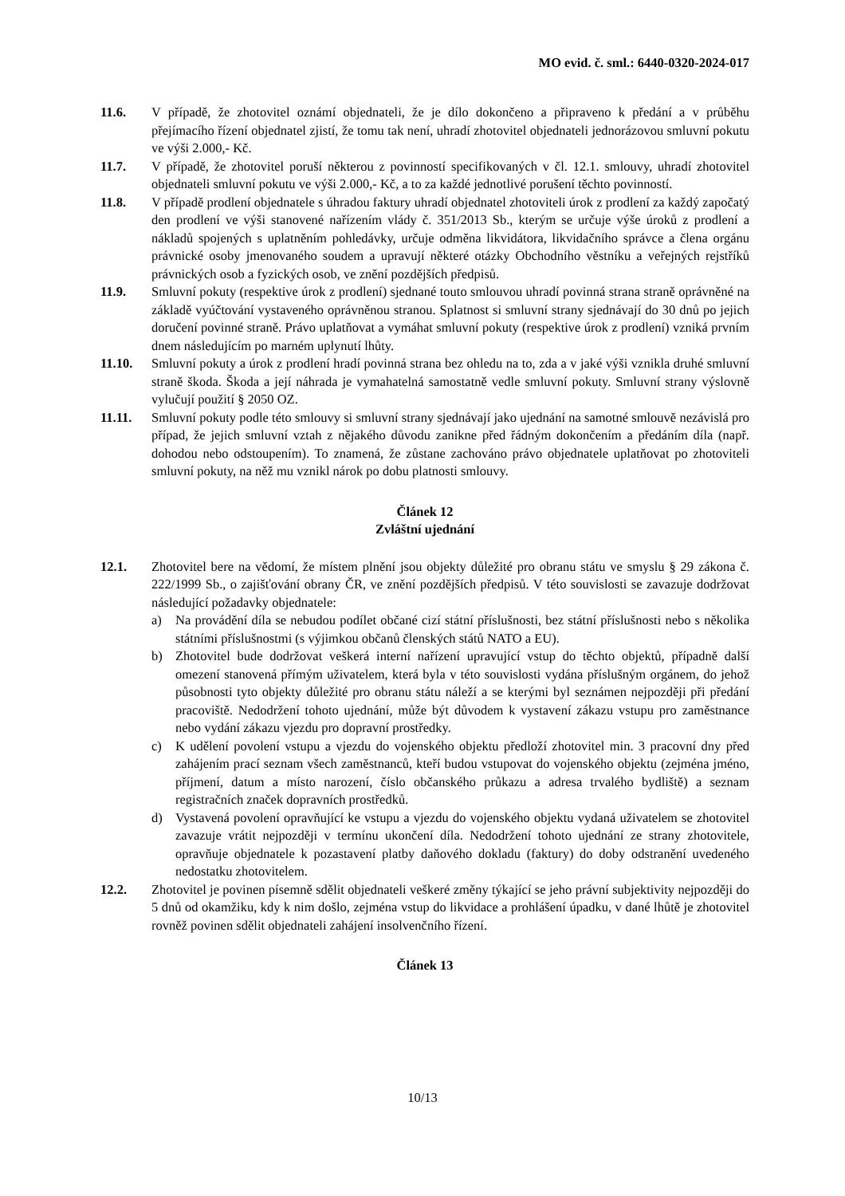MO evid. č. sml.: 6440-0320-2024-017
11.6. V případě, že zhotovitel oznámí objednateli, že je dílo dokončeno a připraveno k předání a v průběhu přejímacího řízení objednatel zjistí, že tomu tak není, uhradí zhotovitel objednateli jednorázovou smluvní pokutu ve výši 2.000,- Kč.
11.7. V případě, že zhotovitel poruší některou z povinností specifikovaných v čl. 12.1. smlouvy, uhradí zhotovitel objednateli smluvní pokutu ve výši 2.000,- Kč, a to za každé jednotlivé porušení těchto povinností.
11.8. V případě prodlení objednatele s úhradou faktury uhradí objednatel zhotoviteli úrok z prodlení za každý započatý den prodlení ve výši stanovené nařízením vlády č. 351/2013 Sb., kterým se určuje výše úroků z prodlení a nákladů spojených s uplatněním pohledávky, určuje odměna likvidátora, likvidačního správce a člena orgánu právnické osoby jmenovaného soudem a upravují některé otázky Obchodního věstníku a veřejných rejstříků právnických osob a fyzických osob, ve znění pozdějších předpisů.
11.9. Smluvní pokuty (respektive úrok z prodlení) sjednané touto smlouvou uhradí povinná strana straně oprávněné na základě vyúčtování vystaveného oprávněnou stranou. Splatnost si smluvní strany sjednávají do 30 dnů po jejich doručení povinné straně. Právo uplatňovat a vymáhat smluvní pokuty (respektive úrok z prodlení) vzniká prvním dnem následujícím po marném uplynutí lhůty.
11.10. Smluvní pokuty a úrok z prodlení hradí povinná strana bez ohledu na to, zda a v jaké výši vznikla druhé smluvní straně škoda. Škoda a její náhrada je vymahatelná samostatně vedle smluvní pokuty. Smluvní strany výslovně vylučují použití § 2050 OZ.
11.11. Smluvní pokuty podle této smlouvy si smluvní strany sjednávají jako ujednání na samotné smlouvě nezávislá pro případ, že jejich smluvní vztah z nějakého důvodu zanikne před řádným dokončením a předáním díla (např. dohodou nebo odstoupením). To znamená, že zůstane zachováno právo objednatele uplatňovat po zhotoviteli smluvní pokuty, na něž mu vznikl nárok po dobu platnosti smlouvy.
Článek 12
Zvláštní ujednání
12.1. Zhotovitel bere na vědomí, že místem plnění jsou objekty důležité pro obranu státu ve smyslu § 29 zákona č. 222/1999 Sb., o zajišťování obrany ČR, ve znění pozdějších předpisů. V této souvislosti se zavazuje dodržovat následující požadavky objednatele:
a) Na provádění díla se nebudou podílet občané cizí státní příslušnosti, bez státní příslušnosti nebo s několika státními příslušnostmi (s výjimkou občanů členských států NATO a EU).
b) Zhotovitel bude dodržovat veškerá interní nařízení upravující vstup do těchto objektů, případně další omezení stanovená přímým uživatelem, která byla v této souvislosti vydána příslušným orgánem, do jehož působnosti tyto objekty důležité pro obranu státu náleží a se kterými byl seznámen nejpozději při předání pracoviště. Nedodržení tohoto ujednání, může být důvodem k vystavení zákazu vstupu pro zaměstnance nebo vydání zákazu vjezdu pro dopravní prostředky.
c) K udělení povolení vstupu a vjezdu do vojenského objektu předloží zhotovitel min. 3 pracovní dny před zahájením prací seznam všech zaměstnanců, kteří budou vstupovat do vojenského objektu (zejména jméno, příjmení, datum a místo narození, číslo občanského průkazu a adresa trvalého bydliště) a seznam registračních značek dopravních prostředků.
d) Vystavená povolení opravňující ke vstupu a vjezdu do vojenského objektu vydaná uživatelem se zhotovitel zavazuje vrátit nejpozději v termínu ukončení díla. Nedodržení tohoto ujednání ze strany zhotovitele, opravňuje objednatele k pozastavení platby daňového dokladu (faktury) do doby odstranění uvedeného nedostatku zhotovitelem.
12.2. Zhotovitel je povinen písemně sdělit objednateli veškeré změny týkající se jeho právní subjektivity nejpozději do 5 dnů od okamžiku, kdy k nim došlo, zejména vstup do likvidace a prohlášení úpadku, v dané lhůtě je zhotovitel rovněž povinen sdělit objednateli zahájení insolvenčního řízení.
Článek 13
10/13